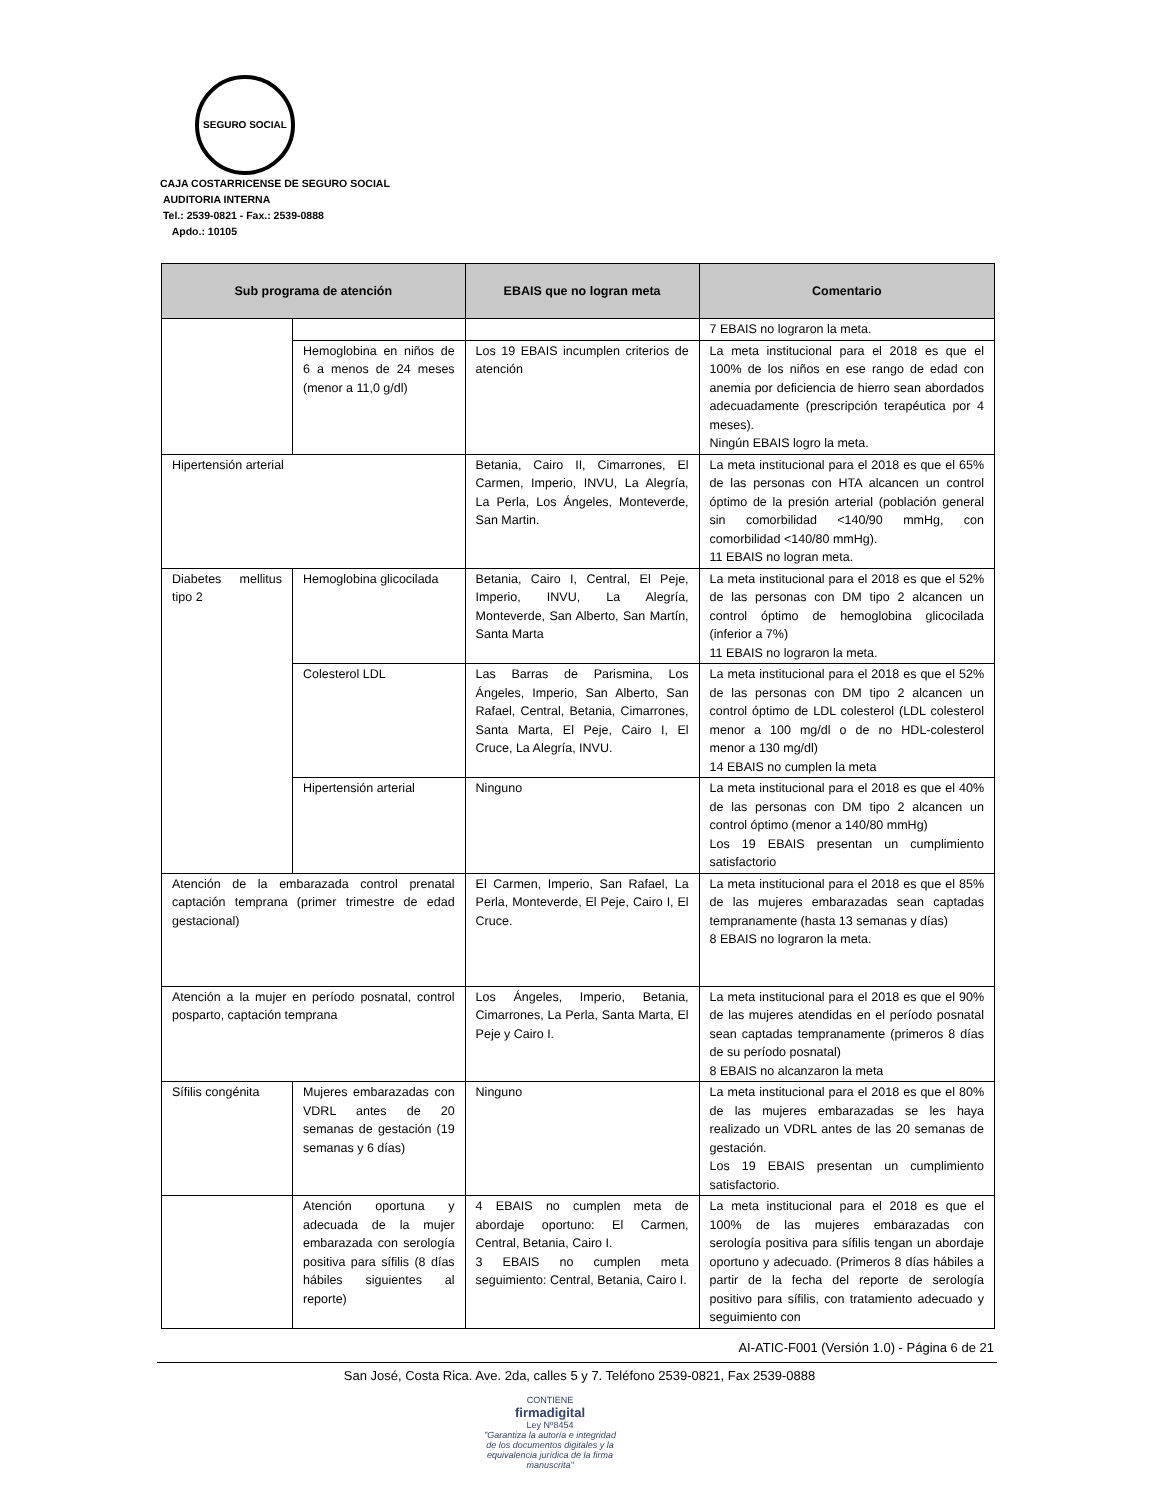SEGURO SOCIAL
CAJA COSTARRICENSE DE SEGURO SOCIAL
AUDITORIA INTERNA
Tel.: 2539-0821 - Fax.: 2539-0888
Apdo.: 10105
| Sub programa de atención | | EBAIS que no logran meta | Comentario |
| --- | --- | --- | --- |
| | | | 7 EBAIS no lograron la meta. |
| | Hemoglobina en niños de 6 a menos de 24 meses (menor a 11,0 g/dl) | Los 19 EBAIS incumplen criterios de atención | La meta institucional para el 2018 es que el 100% de los niños en ese rango de edad con anemia por deficiencia de hierro sean abordados adecuadamente (prescripción terapéutica por 4 meses). Ningún EBAIS logro la meta. |
| Hipertensión arterial | | Betania, Cairo II, Cimarrones, El Carmen, Imperio, INVU, La Alegría, La Perla, Los Ángeles, Monteverde, San Martin. | La meta institucional para el 2018 es que el 65% de las personas con HTA alcancen un control óptimo de la presión arterial (población general sin comorbilidad <140/90 mmHg, con comorbilidad <140/80 mmHg). 11 EBAIS no logran meta. |
| Diabetes mellitus tipo 2 | Hemoglobina glicocilada | Betania, Cairo I, Central, El Peje, Imperio, INVU, La Alegría, Monteverde, San Alberto, San Martín, Santa Marta | La meta institucional para el 2018 es que el 52% de las personas con DM tipo 2 alcancen un control óptimo de hemoglobina glicocilada (inferior a 7%) 11 EBAIS no lograron la meta. |
| | Colesterol LDL | Las Barras de Parismina, Los Ángeles, Imperio, San Alberto, San Rafael, Central, Betania, Cimarrones, Santa Marta, El Peje, Cairo I, El Cruce, La Alegría, INVU. | La meta institucional para el 2018 es que el 52% de las personas con DM tipo 2 alcancen un control óptimo de LDL colesterol (LDL colesterol menor a 100 mg/dl o de no HDL-colesterol menor a 130 mg/dl) 14 EBAIS no cumplen la meta |
| | Hipertensión arterial | Ninguno | La meta institucional para el 2018 es que el 40% de las personas con DM tipo 2 alcancen un control óptimo (menor a 140/80 mmHg) Los 19 EBAIS presentan un cumplimiento satisfactorio |
| Atención de la embarazada control prenatal captación temprana (primer trimestre de edad gestacional) | | El Carmen, Imperio, San Rafael, La Perla, Monteverde, El Peje, Cairo I, El Cruce. | La meta institucional para el 2018 es que el 85% de las mujeres embarazadas sean captadas tempranamente (hasta 13 semanas y días) 8 EBAIS no lograron la meta. |
| Atención a la mujer en período posnatal, control posparto, captación temprana | | Los Ángeles, Imperio, Betania, Cimarrones, La Perla, Santa Marta, El Peje y Cairo I. | La meta institucional para el 2018 es que el 90% de las mujeres atendidas en el período posnatal sean captadas tempranamente (primeros 8 días de su período posnatal) 8 EBAIS no alcanzaron la meta |
| Sífilis congénita | Mujeres embarazadas con VDRL antes de 20 semanas de gestación (19 semanas y 6 días) | Ninguno | La meta institucional para el 2018 es que el 80% de las mujeres embarazadas se les haya realizado un VDRL antes de las 20 semanas de gestación. Los 19 EBAIS presentan un cumplimiento satisfactorio. |
| | Atención oportuna y adecuada de la mujer embarazada con serología positiva para sífilis (8 días hábiles siguientes al reporte) | 4 EBAIS no cumplen meta de abordaje oportuno: El Carmen, Central, Betania, Cairo I. 3 EBAIS no cumplen meta seguimiento: Central, Betania, Cairo I. | La meta institucional para el 2018 es que el 100% de las mujeres embarazadas con serología positiva para sífilis tengan un abordaje oportuno y adecuado. (Primeros 8 días hábiles a partir de la fecha del reporte de serología positivo para sífilis, con tratamiento adecuado y seguimiento con |
AI-ATIC-F001 (Versión 1.0) - Página 6 de 21
San José, Costa Rica. Ave. 2da, calles 5 y 7. Teléfono 2539-0821, Fax 2539-0888
CONTIENE
firmadigital
Ley Nº8454
"Garantiza la autoría e integridad de los documentos digitales y la equivalencia jurídica de la firma manuscrita"